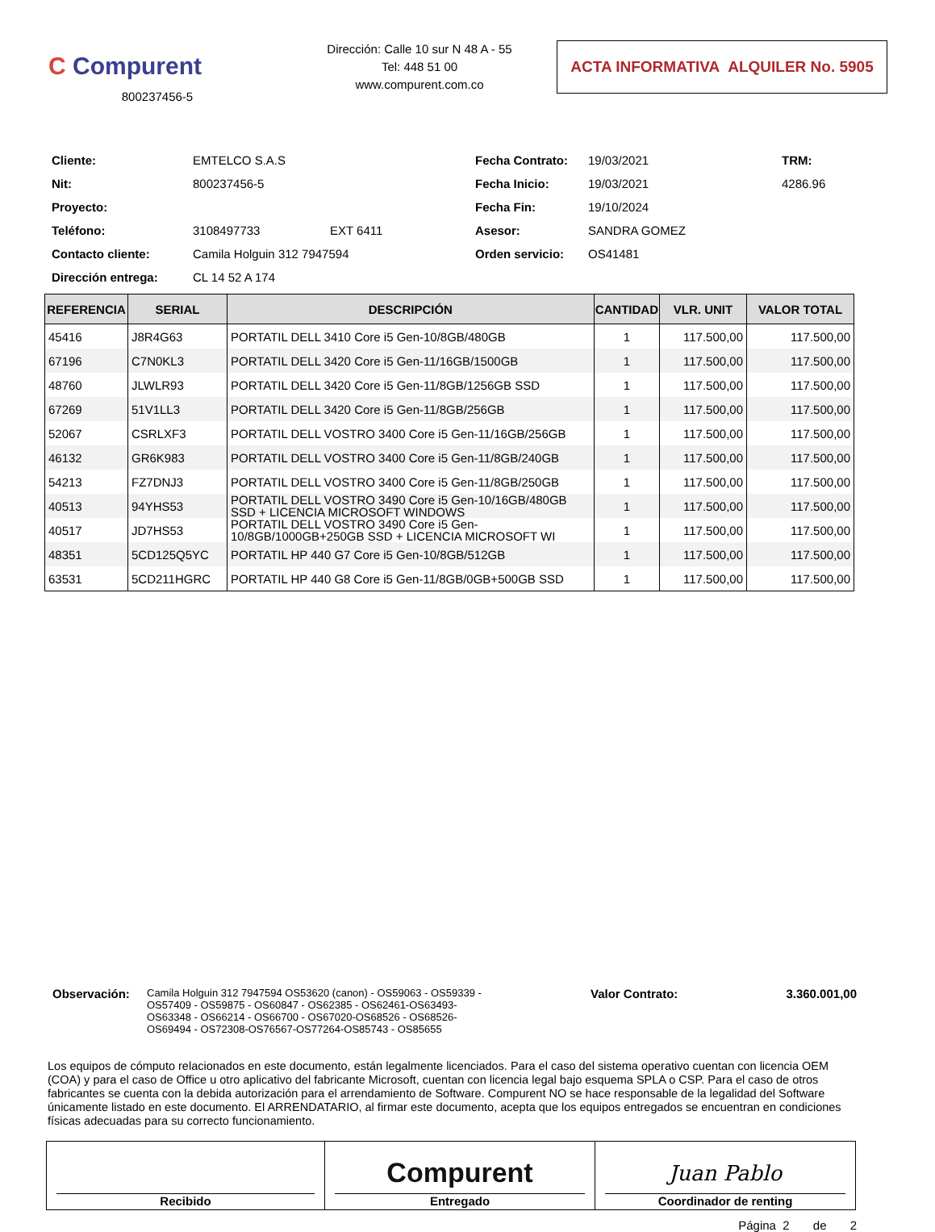C Compurent
800237456-5
Dirección: Calle 10 sur N 48 A - 55
Tel: 448 51 00
www.compurent.com.co
ACTA INFORMATIVA ALQUILER No. 5905
Cliente:
EMTELCO S.A.S
Fecha Contrato:
19/03/2021
TRM:
Nit:
800237456-5
Fecha Inicio:
19/03/2021
4286.96
Proyecto:
Fecha Fin:
19/10/2024
Teléfono:
3108497733
EXT 6411
Asesor:
SANDRA GOMEZ
Contacto cliente:
Camila Holguin 312 7947594
Orden servicio:
OS41481
Dirección entrega:
CL 14 52 A 174
| REFERENCIA | SERIAL | DESCRIPCIÓN | CANTIDAD | VLR. UNIT | VALOR TOTAL |
| --- | --- | --- | --- | --- | --- |
| 45416 | J8R4G63 | PORTATIL DELL 3410 Core i5 Gen-10/8GB/480GB | 1 | 117.500,00 | 117.500,00 |
| 67196 | C7N0KL3 | PORTATIL DELL 3420 Core i5 Gen-11/16GB/1500GB | 1 | 117.500,00 | 117.500,00 |
| 48760 | JLWLR93 | PORTATIL DELL 3420 Core i5 Gen-11/8GB/1256GB SSD | 1 | 117.500,00 | 117.500,00 |
| 67269 | 51V1LL3 | PORTATIL DELL 3420 Core i5 Gen-11/8GB/256GB | 1 | 117.500,00 | 117.500,00 |
| 52067 | CSRLXF3 | PORTATIL DELL VOSTRO 3400 Core i5 Gen-11/16GB/256GB | 1 | 117.500,00 | 117.500,00 |
| 46132 | GR6K983 | PORTATIL DELL VOSTRO 3400 Core i5 Gen-11/8GB/240GB | 1 | 117.500,00 | 117.500,00 |
| 54213 | FZ7DNJ3 | PORTATIL DELL VOSTRO 3400 Core i5 Gen-11/8GB/250GB | 1 | 117.500,00 | 117.500,00 |
| 40513 | 94YHS53 | PORTATIL DELL VOSTRO 3490 Core i5 Gen-10/16GB/480GB SSD + LICENCIA MICROSOFT WINDOWS | 1 | 117.500,00 | 117.500,00 |
| 40517 | JD7HS53 | PORTATIL DELL VOSTRO 3490 Core i5 Gen-10/8GB/1000GB+250GB SSD + LICENCIA MICROSOFT WI | 1 | 117.500,00 | 117.500,00 |
| 48351 | 5CD125Q5YC | PORTATIL HP 440 G7 Core i5 Gen-10/8GB/512GB | 1 | 117.500,00 | 117.500,00 |
| 63531 | 5CD211HGRC | PORTATIL HP 440 G8 Core i5 Gen-11/8GB/0GB+500GB SSD | 1 | 117.500,00 | 117.500,00 |
Observación:
Camila Holguin 312 7947594 OS53620 (canon) - OS59063 - OS59339 - OS57409 - OS59875 - OS60847 - OS62385 - OS62461-OS63493- OS63348 - OS66214 - OS66700 - OS67020-OS68526 - OS68526- OS69494 - OS72308-OS76567-OS77264-OS85743 - OS85655
Valor Contrato: 3.360.001,00
Los equipos de cómputo relacionados en este documento, están legalmente licenciados. Para el caso del sistema operativo cuentan con licencia OEM (COA) y para el caso de Office u otro aplicativo del fabricante Microsoft, cuentan con licencia legal bajo esquema SPLA o CSP. Para el caso de otros fabricantes se cuenta con la debida autorización para el arrendamiento de Software. Compurent NO se hace responsable de la legalidad del Software únicamente listado en este documento. El ARRENDATARIO, al firmar este documento, acepta que los equipos entregados se encuentran en condiciones físicas adecuadas para su correcto funcionamiento.
| Recibido | Compurent Entregado | Juan Pablo Coordinador de renting |
Página 2 de 2